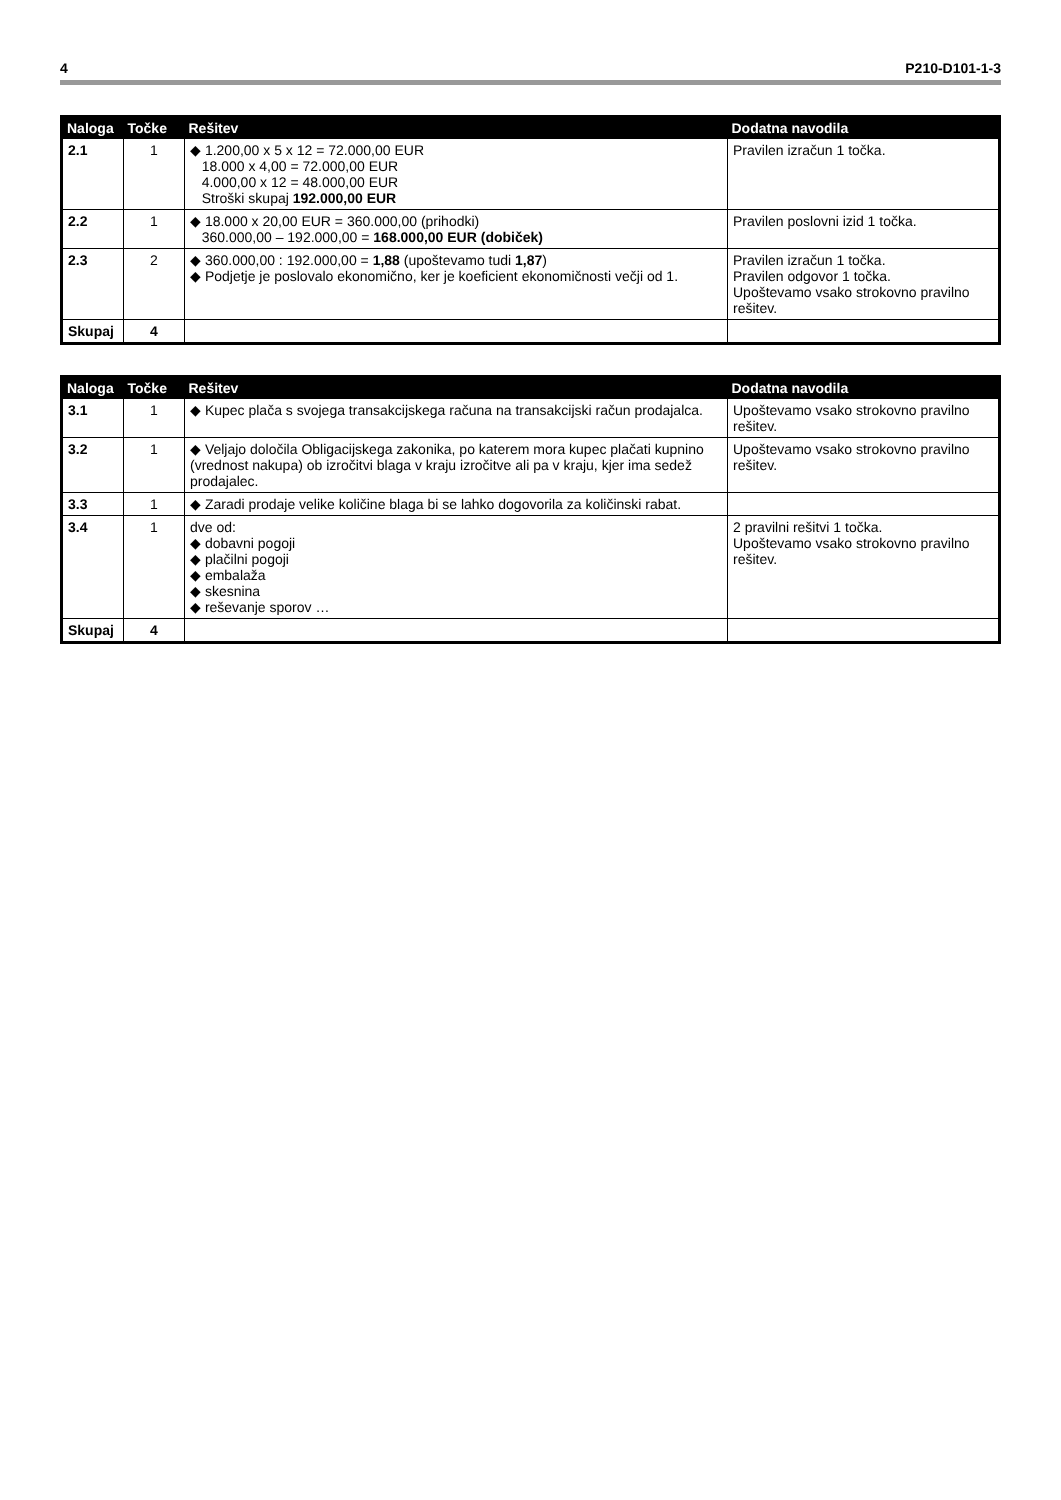4 P210-D101-1-3
| Naloga | Točke | Rešitev | Dodatna navodila |
| --- | --- | --- | --- |
| 2.1 | 1 | ◆ 1.200,00 x 5 x 12 = 72.000,00 EUR 18.000 x 4,00 = 72.000,00 EUR 4.000,00 x 12 = 48.000,00 EUR Stroški skupaj 192.000,00 EUR | Pravilen izračun 1 točka. |
| 2.2 | 1 | ◆ 18.000 x 20,00 EUR = 360.000,00 (prihodki) 360.000,00 – 192.000,00 = 168.000,00 EUR (dobiček) | Pravilen poslovni izid 1 točka. |
| 2.3 | 2 | ◆ 360.000,00 : 192.000,00 = 1,88 (upoštevamo tudi 1,87 ) ◆ Podjetje je poslovalo ekonomično, ker je koeficient ekonomičnosti večji od 1. | Pravilen izračun 1 točka. Pravilen odgovor 1 točka. Upoštevamo vsako strokovno pravilno rešitev. |
| Skupaj | 4 | | |
| Naloga | Točke | Rešitev | Dodatna navodila |
| --- | --- | --- | --- |
| 3.1 | 1 | ◆ Kupec plača s svojega transakcijskega računa na transakcijski račun prodajalca. | Upoštevamo vsako strokovno pravilno rešitev. |
| 3.2 | 1 | ◆ Veljajo določila Obligacijskega zakonika, po katerem mora kupec plačati kupnino (vrednost nakupa) ob izročitvi blaga v kraju izročitve ali pa v kraju, kjer ima sedež prodajalec. | Upoštevamo vsako strokovno pravilno rešitev. |
| 3.3 | 1 | ◆ Zaradi prodaje velike količine blaga bi se lahko dogovorila za količinski rabat. | |
| 3.4 | 1 | dve od: ◆ dobavni pogoji ◆ plačilni pogoji ◆ embalaža ◆ skesnina ◆ reševanje sporov … | 2 pravilni rešitvi 1 točka. Upoštevamo vsako strokovno pravilno rešitev. |
| Skupaj | 4 | | |